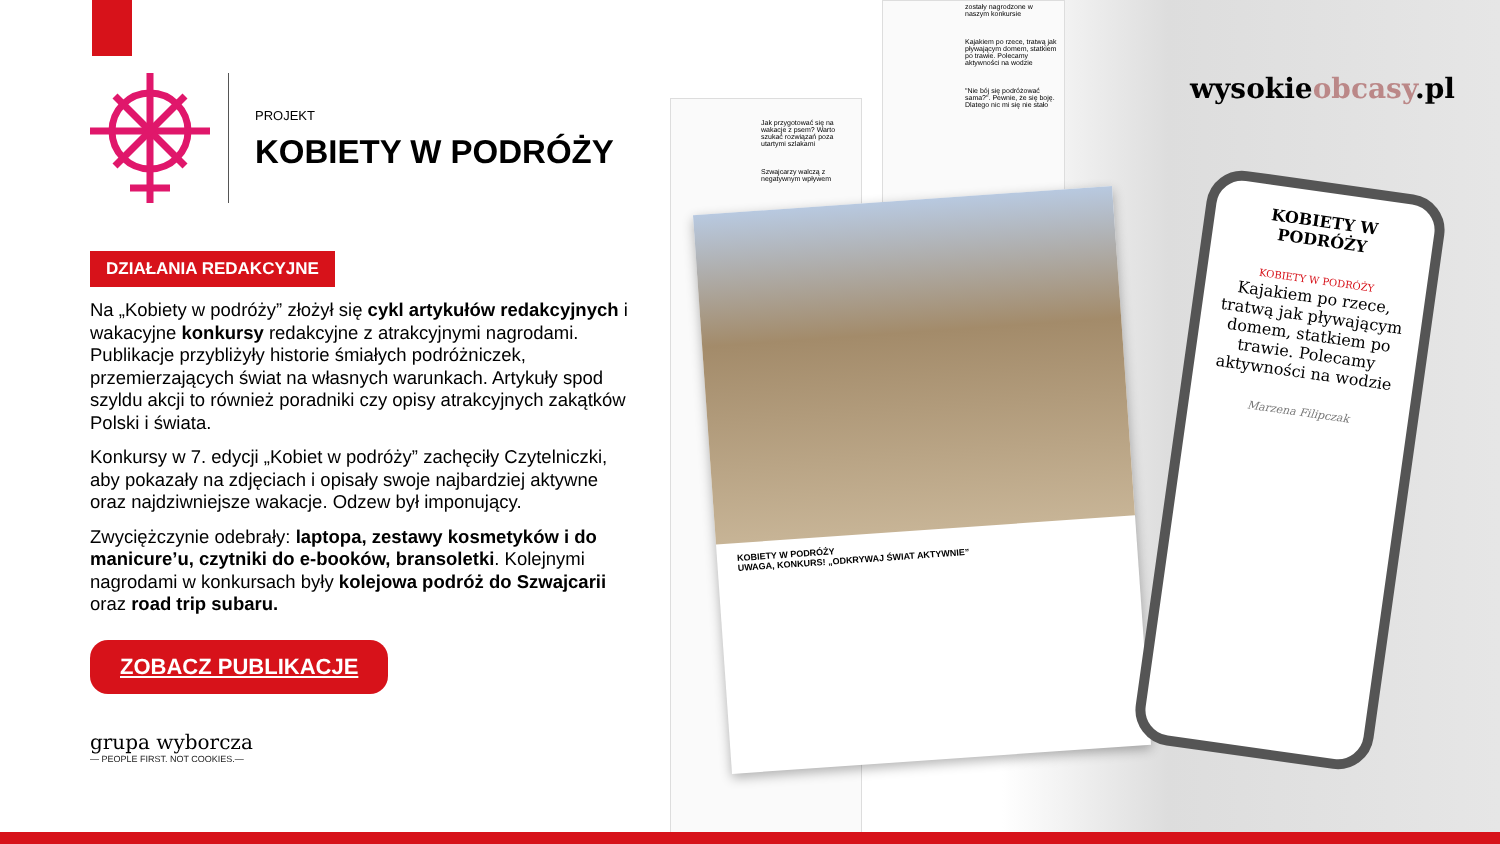PROJEKT
KOBIETY W PODRÓŻY
DZIAŁANIA REDAKCYJNE
Na „Kobiety w podróży” złożył się cykl artykułów redakcyjnych i wakacyjne konkursy redakcyjne z atrakcyjnymi nagrodami. Publikacje przybliżyły historie śmiałych podróżniczek, przemierzających świat na własnych warunkach. Artykuły spod szyldu akcji to również poradniki czy opisy atrakcyjnych zakątków Polski i świata.
Konkursy w 7. edycji „Kobiet w podróży” zachęciły Czytelniczki, aby pokazały na zdjęciach i opisały swoje najbardziej aktywne oraz najdziwniejsze wakacje. Odzew był imponujący.
Zwyciężczynie odebrały: laptopa, zestawy kosmetyków i do manicure’u, czytniki do e-booków, bransoletki. Kolejnymi nagrodami w konkursach były kolejowa podróż do Szwajcarii oraz road trip subaru.
ZOBACZ PUBLIKACJE
grupa wyborcza
— PEOPLE FIRST. NOT COOKIES.—
Jak przygotować się na wakacje z psem? Warto szukać rozwiązań poza utartymi szlakami
Szwajcarzy walczą z negatywnym wpływem
zostały nagrodzone w naszym konkursie
Kajakiem po rzece, tratwą jak pływającym domem, statkiem po trawie. Polecamy aktywności na wodzie
"Nie bój się podróżować sama?". Pewnie, że się boję. Dlatego nic mi się nie stało
KOBIETY W PODRÓŻY
UWAGA, KONKURS! „ODKRYWAJ ŚWIAT AKTYWNIE”
wysokieobcasy.pl
KOBIETY W PODRÓŻY
KOBIETY W PODRÓŻY
Kajakiem po rzece, tratwą jak pływającym domem, statkiem po trawie. Polecamy aktywności na wodzie
Marzena Filipczak